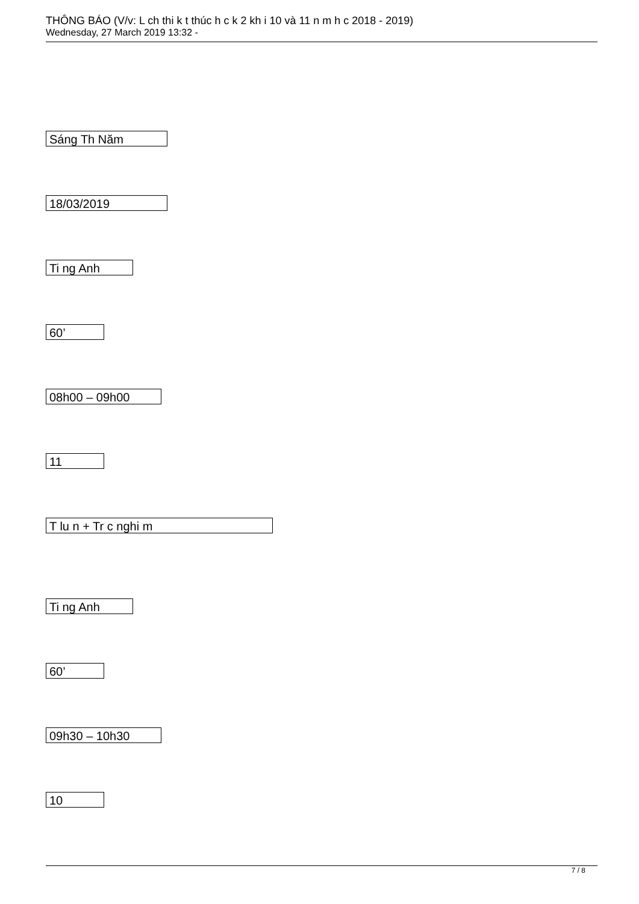THÔNG BÁO (V/v: L ch thi k t thúc h c k 2 kh i 10 và 11 n m h c 2018 - 2019)
Wednesday, 27 March 2019 13:32 -
Sáng Th Năm
18/03/2019
Ti ng Anh
60’
08h00 – 09h00
11
T lu n + Tr c nghi m
Ti ng Anh
60’
09h30 – 10h30
10
7 / 8